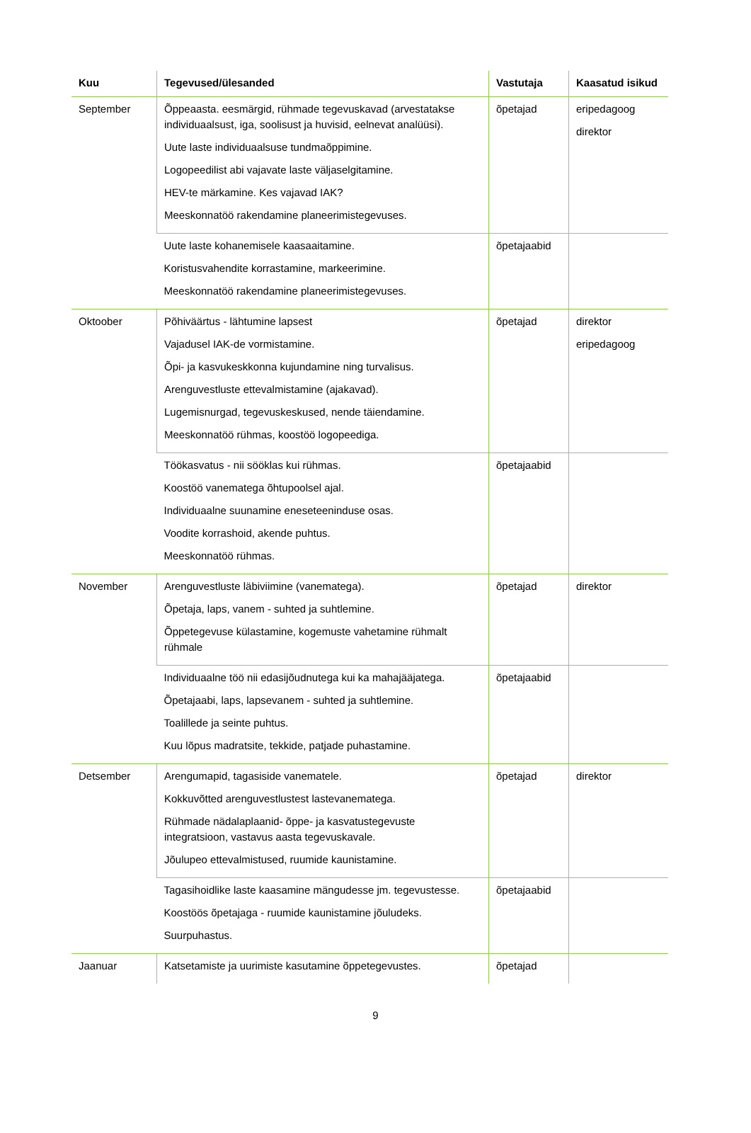| Kuu | Tegevused/ülesanded | Vastutaja | Kaasatud isikud |
| --- | --- | --- | --- |
| September | Õppeaasta. eesmärgid, rühmade tegevuskavad (arvestatakse individuaalsust, iga, soolisust ja huvisid, eelnevat analüüsi). Uute laste individuaalsuse tundmaõppimine. Logopeedilist abi vajavate laste väljaselgitamine. HEV-te märkamine. Kes vajavad IAK? Meeskonnatöö rakendamine planeerimistegevuses. | õpetajad | eripedagoog direktor |
| | Uute laste kohanemisele kaasaaitamine. Koristusvahendite korrastamine, markeerimine. Meeskonnatöö rakendamine planeerimistegevuses. | õpetajaabid | |
| Oktoober | Põhiväärtus - lähtumine lapsest Vajadusel IAK-de vormistamine. Õpi- ja kasvukeskkonna kujundamine ning turvalisus. Arenguvestluste ettevalmistamine (ajakavad). Lugemisnurgad, tegevuskeskused, nende täiendamine. Meeskonnatöö rühmas, koostöö logopeediga. | õpetajad | direktor eripedagoog |
| | Töökasvatus - nii sööklas kui rühmas. Koostöö vanematega õhtupoolsel ajal. Individuaalne suunamine eneseteeninduse osas. Voodite korrashoid, akende puhtus. Meeskonnatöö rühmas. | õpetajaabid | |
| November | Arenguvestluste läbiviimine (vanematega). Õpetaja, laps, vanem - suhted ja suhtlemine. Õppetegevuse külastamine, kogemuste vahetamine rühmalt rühmale | õpetajad | direktor |
| | Individuaalne töö nii edasijõudnutega kui ka mahajääjatega. Õpetajaabi, laps, lapsevanem - suhted ja suhtlemine. Toalillede ja seinte puhtus. Kuu lõpus madratsite, tekkide, patjade puhastamine. | õpetajaabid | |
| Detsember | Arengumapid, tagasiside vanematele. Kokkuvõtted arenguvestlustest lastevanematega. Rühmade nädalaplaanid- õppe- ja kasvatustegevuste integratsioon, vastavus aasta tegevuskavale. Jõulupeo ettevalmistused, ruumide kaunistamine. | õpetajad | direktor |
| | Tagasihoidlike laste kaasamine mängudesse jm. tegevustesse. Koostöös õpetajaga - ruumide kaunistamine jõuludeks. Suurpuhastus. | õpetajaabid | |
| Jaanuar | Katsetamiste ja uurimiste kasutamine õppetegevustes. | õpetajad | |
9